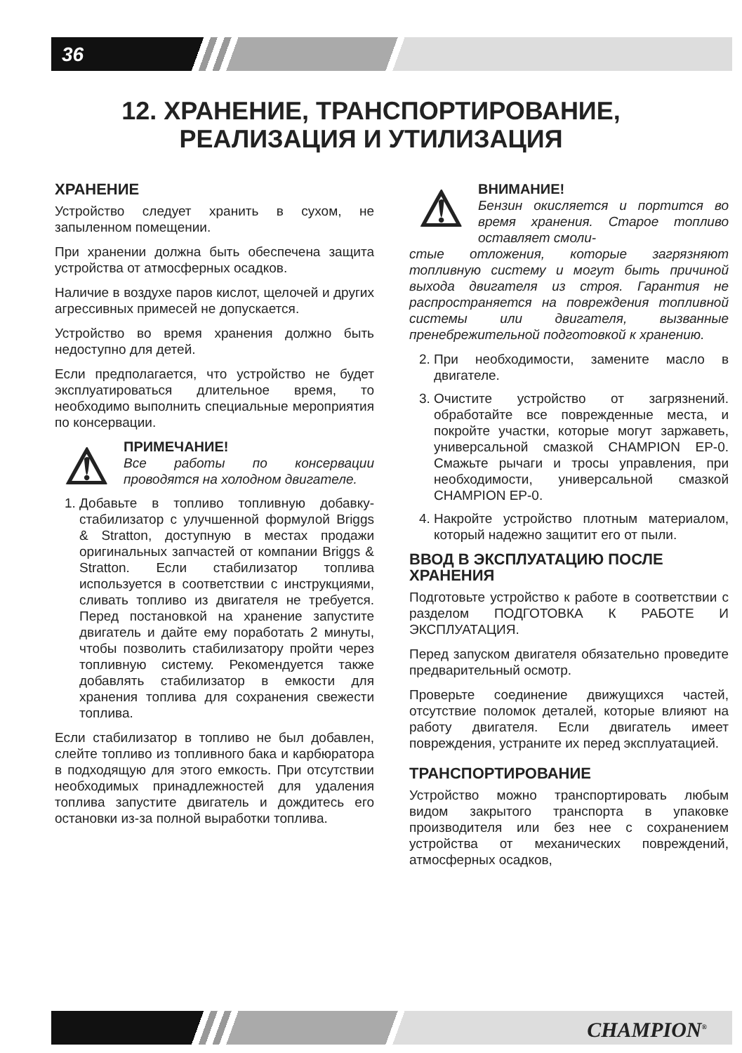36
12. ХРАНЕНИЕ, ТРАНСПОРТИРОВАНИЕ,
РЕАЛИЗАЦИЯ И УТИЛИЗАЦИЯ
ХРАНЕНИЕ
Устройство следует хранить в сухом, не запыленном помещении.
При хранении должна быть обеспечена защита устройства от атмосферных осадков.
Наличие в воздухе паров кислот, щелочей и других агрессивных примесей не допускается.
Устройство во время хранения должно быть недоступно для детей.
Если предполагается, что устройство не будет эксплуатироваться длительное время, то необходимо выполнить специальные мероприятия по консервации.
⚠
ПРИМЕЧАНИЕ!
Все работы по консервации проводятся на холодном двигателе.
1. Добавьте в топливо топливную добавку-стабилизатор с улучшенной формулой Briggs & Stratton, доступную в местах продажи оригинальных запчастей от компании Briggs & Stratton. Если стабилизатор топлива используется в соответствии с инструкциями, сливать топливо из двигателя не требуется. Перед постановкой на хранение запустите двигатель и дайте ему поработать 2 минуты, чтобы позволить стабилизатору пройти через топливную систему. Рекомендуется также добавлять стабилизатор в емкости для хранения топлива для сохранения свежести топлива.
Если стабилизатор в топливо не был добавлен, слейте топливо из топливного бака и карбюратора в подходящую для этого емкость. При отсутствии необходимых принадлежностей для удаления топлива запустите двигатель и дождитесь его остановки из-за полной выработки топлива.
⚠
ВНИМАНИЕ!
Бензин окисляется и портится во время хранения. Старое топливо оставляет смоли-
стые отложения, которые загрязняют топливную систему и могут быть причиной выхода двигателя из строя. Гарантия не распространяется на повреждения топливной системы или двигателя, вызванные пренебрежительной подготовкой к хранению.
2. При необходимости, замените масло в двигателе.
3. Очистите устройство от загрязнений. обработайте все поврежденные места, и покройте участки, которые могут заржаветь, универсальной смазкой CHAMPION EP-0. Смажьте рычаги и тросы управления, при необходимости, универсальной смазкой CHAMPION EP-0.
4. Накройте устройство плотным материалом, который надежно защитит его от пыли.
ВВОД В ЭКСПЛУАТАЦИЮ ПОСЛЕ ХРАНЕНИЯ
Подготовьте устройство к работе в соответствии с разделом ПОДГОТОВКА К РАБОТЕ И ЭКСПЛУАТАЦИЯ.
Перед запуском двигателя обязательно проведите предварительный осмотр.
Проверьте соединение движущихся частей, отсутствие поломок деталей, которые влияют на работу двигателя. Если двигатель имеет повреждения, устраните их перед эксплуатацией.
ТРАНСПОРТИРОВАНИЕ
Устройство можно транспортировать любым видом закрытого транспорта в упаковке производителя или без нее с сохранением устройства от механических повреждений, атмосферных осадков,
CHAMPION<sup>®</sup>